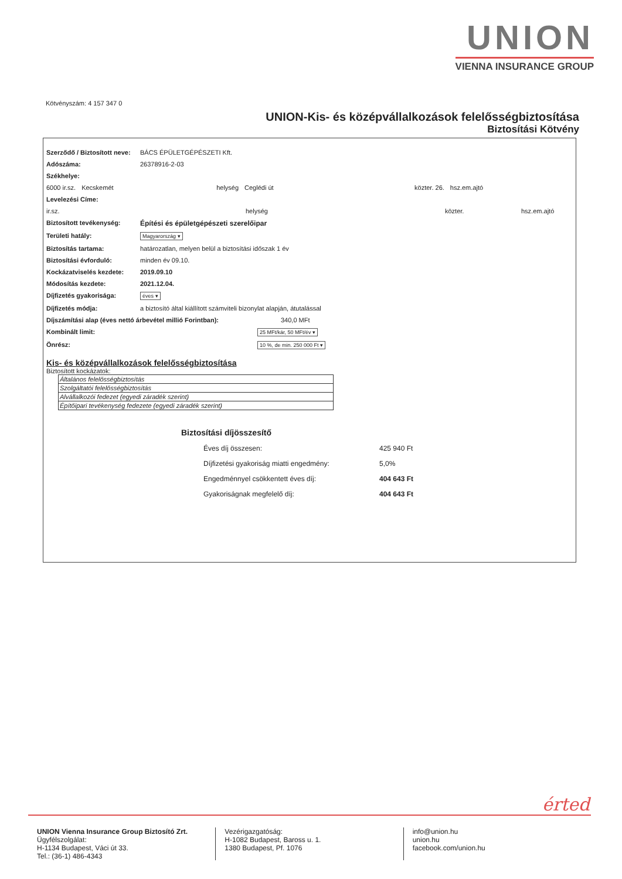UNION
VIENNA INSURANCE GROUP
Kötvényszám: 4 157 347 0
UNION-Kis- és középvállalkozások felelősségbiztosítása
Biztosítási Kötvény
Szerződő / Biztosított neve: BÁCS ÉPÜLETGÉPÉSZETI Kft.
Adószáma: 26378916-2-03
Székhelye:
6000 ir.sz. Kecskemét helység Ceglédi út közter. 26. hsz.em.ajtó
Levelezési Címe:
ir.sz. helység közter. hsz.em.ajtó
Biztosított tevékenység: Építési és épületgépészeti szerelőipar
Területi hatály: Magyarország ▾
Biztosítás tartama: határozatlan, melyen belül a biztosítási időszak 1 év
Biztosítási évforduló: minden év 09.10.
Kockázatviselés kezdete: 2019.09.10
Módosítás kezdete: 2021.12.04.
Díjfizetés gyakorisága: éves ▾
Díjfizetés módja: a biztosító által kiállított számviteli bizonylat alapján, átutalással
Díjszámítási alap (éves nettó árbevétel millió Forintban): 340,0 MFt
Kombinált limit: 25 MFt/kár, 50 MFt/év ▾
Önrész: 10 %, de min. 250 000 Ft ▾
Kis- és középvállalkozások felelősségbiztosítása
Biztosított kockázatok:
| Általános felelősségbiztosítás |
| Szolgáltatói felelősségbiztosítás |
| Alvállalkozói fedezet (egyedi záradék szerint) |
| Építőipari tevékenység fedezete (egyedi záradék szerint) |
Biztosítási díjösszesítő
Éves díj összesen: 425 940 Ft
Díjfizetési gyakoriság miatti engedmény: 5,0%
Engedménnyel csökkentett éves díj: 404 643 Ft
Gyakoriságnak megfelelő díj: 404 643 Ft
érted
UNION Vienna Insurance Group Biztosító Zrt.
Ügyfélszolgálat:
H-1134 Budapest, Váci út 33.
Tel.: (36-1) 486-4343
Vezérigazgatóság:
H-1082 Budapest, Baross u. 1.
1380 Budapest, Pf. 1076
info@union.hu
union.hu
facebook.com/union.hu